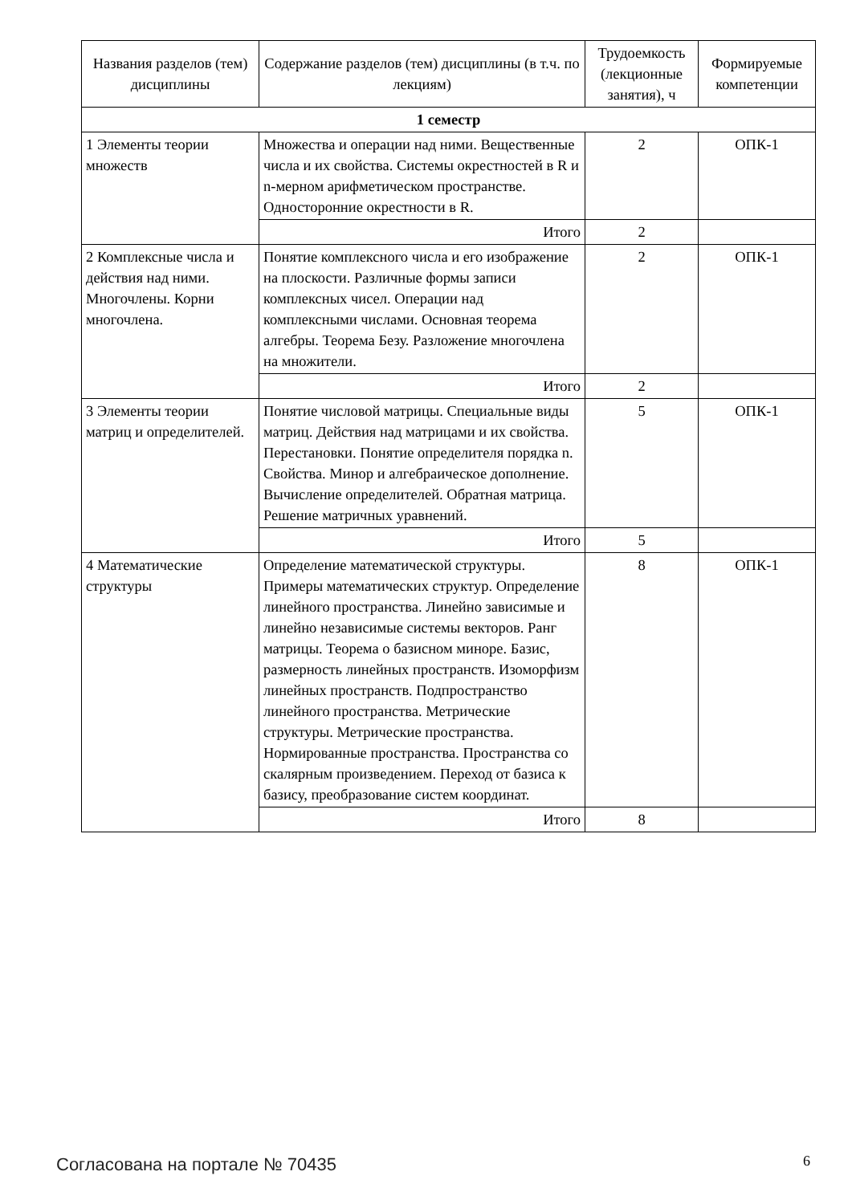| Названия разделов (тем) дисциплины | Содержание разделов (тем) дисциплины (в т.ч. по лекциям) | Трудоемкость (лекционные занятия), ч | Формируемые компетенции |
| --- | --- | --- | --- |
| 1 семестр | | | |
| 1 Элементы теории множеств | Множества и операции над ними. Вещественные числа и их свойства. Системы окрестностей в R и n-мерном арифметическом пространстве. Односторонние окрестности в R. | 2 | ОПК-1 |
| | Итого | 2 | |
| 2 Комплексные числа и действия над ними. Многочлены. Корни многочлена. | Понятие комплексного числа и его изображение на плоскости. Различные формы записи комплексных чисел. Операции над комплексными числами. Основная теорема алгебры. Теорема Безу. Разложение многочлена на множители. | 2 | ОПК-1 |
| | Итого | 2 | |
| 3 Элементы теории матриц и определителей. | Понятие числовой матрицы. Специальные виды матриц. Действия над матрицами и их свойства. Перестановки. Понятие определителя порядка n. Свойства. Минор и алгебраическое дополнение. Вычисление определителей. Обратная матрица. Решение матричных уравнений. | 5 | ОПК-1 |
| | Итого | 5 | |
| 4 Математические структуры | Определение математической структуры. Примеры математических структур. Определение линейного пространства. Линейно зависимые и линейно независимые системы векторов. Ранг матрицы. Теорема о базисном миноре. Базис, размерность линейных пространств. Изоморфизм линейных пространств. Подпространство линейного пространства. Метрические структуры. Метрические пространства. Нормированные пространства. Пространства со скалярным произведением. Переход от базиса к базису, преобразование систем координат. | 8 | ОПК-1 |
| | Итого | 8 | |
Согласована на портале № 70435 6